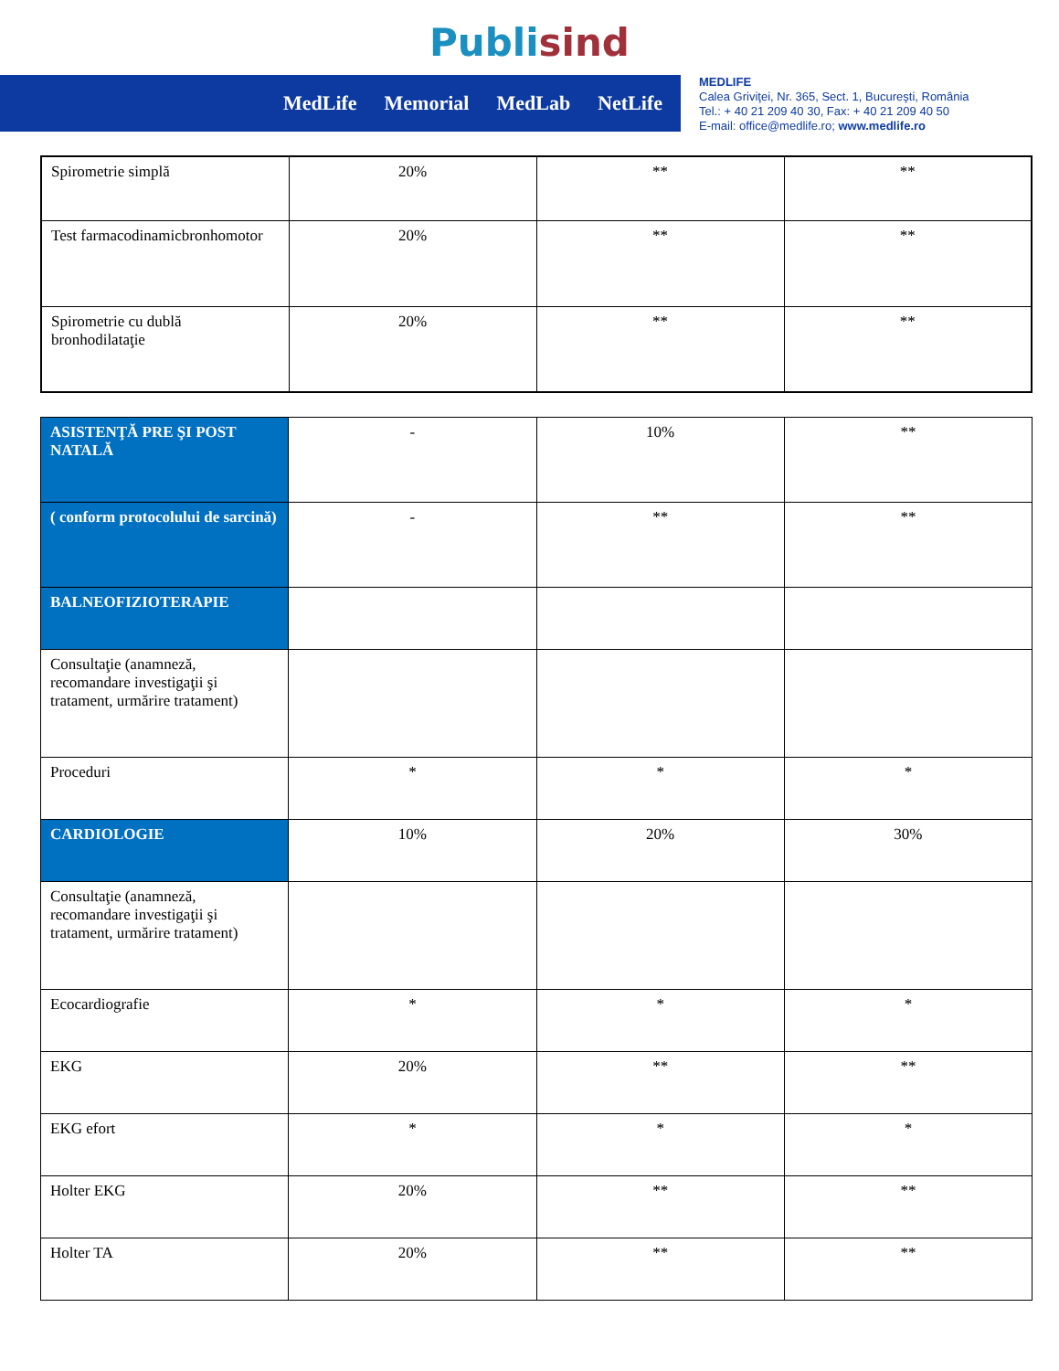Publisind
MedLife Memorial MedLab NetLife
MEDLIFE
Calea Griviţei, Nr. 365, Sect. 1, Bucureşti, România
Tel.: + 40 21 209 40 30, Fax: + 40 21 209 40 50
E-mail: office@medlife.ro; www.medlife.ro
| Spirometrie simplă | 20% | ** | ** |
| Test farmacodinamicbronhomotor | 20% | ** | ** |
| Spirometrie cu dublă bronhodilataţie | 20% | ** | ** |
| ASISTENŢĂ PRE ŞI POST NATALĂ | - | 10% | ** |
| ( conform protocolului de sarcină) | - | ** | ** |
| BALNEOFIZIOTERAPIE | | | |
| Consultaţie (anamneză, recomandare investigaţii şi tratament, urmărire tratament) | | | |
| Proceduri | * | * | * |
| CARDIOLOGIE | 10% | 20% | 30% |
| Consultaţie (anamneză, recomandare investigaţii şi tratament, urmărire tratament) | | | |
| Ecocardiografie | * | * | * |
| EKG | 20% | ** | ** |
| EKG efort | * | * | * |
| Holter EKG | 20% | ** | ** |
| Holter TA | 20% | ** | ** |